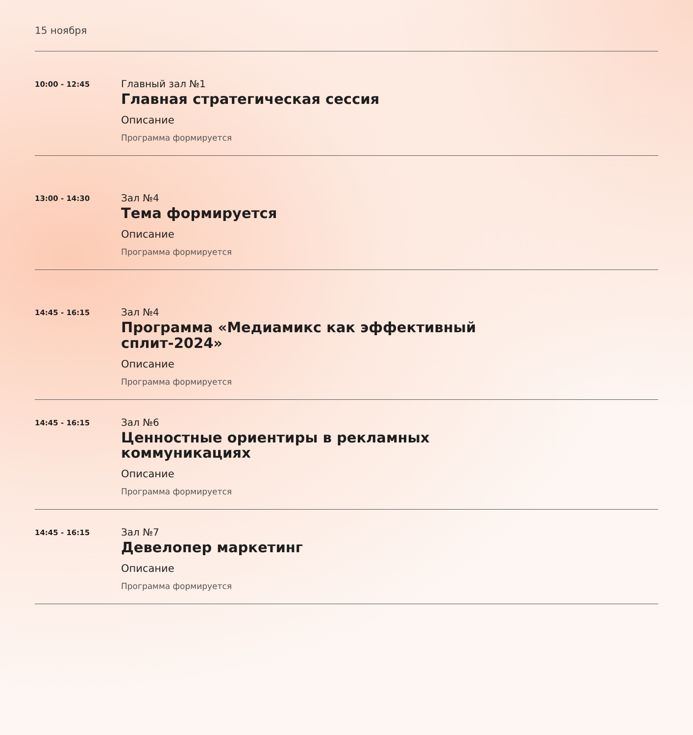15 ноября
10:00 - 12:45
Главный зал №1
Главная стратегическая сессия
Описание
Программа формируется
13:00 - 14:30
Зал №4
Тема формируется
Описание
Программа формируется
14:45 - 16:15
Зал №4
Программа «Медиамикс как эффективный сплит-2024»
Описание
Программа формируется
14:45 - 16:15
Зал №6
Ценностные ориентиры в рекламных коммуникациях
Описание
Программа формируется
14:45 - 16:15
Зал №7
Девелопер маркетинг
Описание
Программа формируется